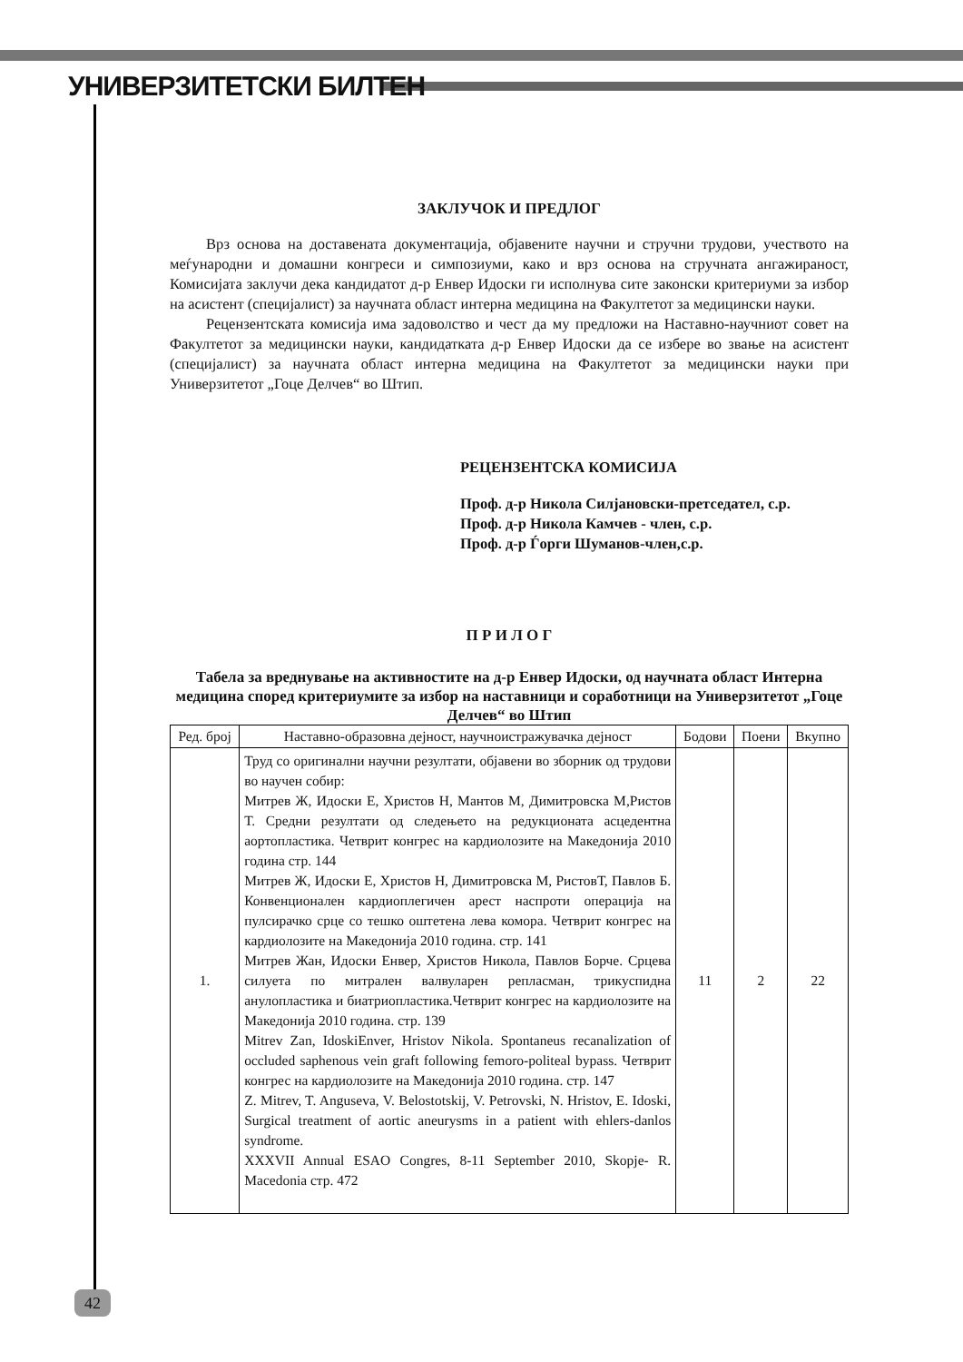УНИВЕРЗИТЕТСКИ БИЛТЕН
ЗАКЛУЧОК И ПРЕДЛОГ
Врз основа на доставената документација, објавените научни и стручни трудови, учеството на меѓународни и домашни конгреси и симпозиуми, како и врз основа на стручната ангажираност, Комисијата заклучи дека кандидатот д-р Енвер Идоски ги исполнува сите законски критериуми за избор на асистент (специјалист) за научната област интерна медицина на Факултетот за медицински науки.
Рецензентската комисија има задоволство и чест да му предложи на Наставно-научниот совет на Факултетот за медицински науки, кандидатката д-р Енвер Идоски да се избере во звање на асистент (специјалист) за научната област интерна медицина на Факултетот за медицински науки при Универзитетот „Гоце Делчев“ во Штип.
РЕЦЕНЗЕНТСКА КОМИСИЈА
Проф. д-р Никола Силјановски-претседател, с.р.
Проф. д-р Никола Камчев - член, с.р.
Проф. д-р Ѓорги Шуманов-член,с.р.
П Р И Л О Г
Табела за вреднување на активностите на д-р Енвер Идоски, од научната област Интерна медицина според критериумите за избор на наставници и соработници на Универзитетот „Гоце Делчев“ во Штип
| Ред. број | Наставно-образовна дејност, научноистражувачка дејност | Бодови | Поени | Вкупно |
| --- | --- | --- | --- | --- |
| 1. | Труд со оригинални научни резултати, објавени во зборник од трудови во научен собир: Митрев Ж, Идоски Е, Христов Н, Мантов М, Димитровска М,Ристов Т. Средни резултати од следењето на редукционата асцедентна аортопластика. Четврит конгрес на кардиолозите на Македонија 2010 година стр. 144 Митрев Ж, Идоски Е, Христов Н, Димитровска М, РистовТ, Павлов Б. Конвенционален кардиоплегичен арест наспроти операција на пулсирачко срце со тешко оштетена лева комора. Четврит конгрес на кардиолозите на Македонија 2010 година. стр. 141 Митрев Жан, Идоски Енвер, Христов Никола, Павлов Борче. Срцева силуета по митрален валвуларен репласман, трикуспидна анулопластика и биатриопластика.Четврит конгрес на кардиолозите на Македонија 2010 година. стр. 139 Mitrev Zan, IdoskiEnver, Hristov Nikola. Spontaneus recanalization of occluded saphenous vein graft following femoro-politeal bypass. Четврит конгрес на кардиолозите на Македонија 2010 година. стр. 147 Z. Mitrev, T. Anguseva, V. Belostotskij, V. Petrovski, N. Hristov, E. Idoski, Surgical treatment of aortic aneurysms in a patient with ehlers-danlos syndrome. XXXVII Annual ESAO Congres, 8-11 September 2010, Skopje- R. Macedonia стр. 472 | 11 | 2 | 22 |
42